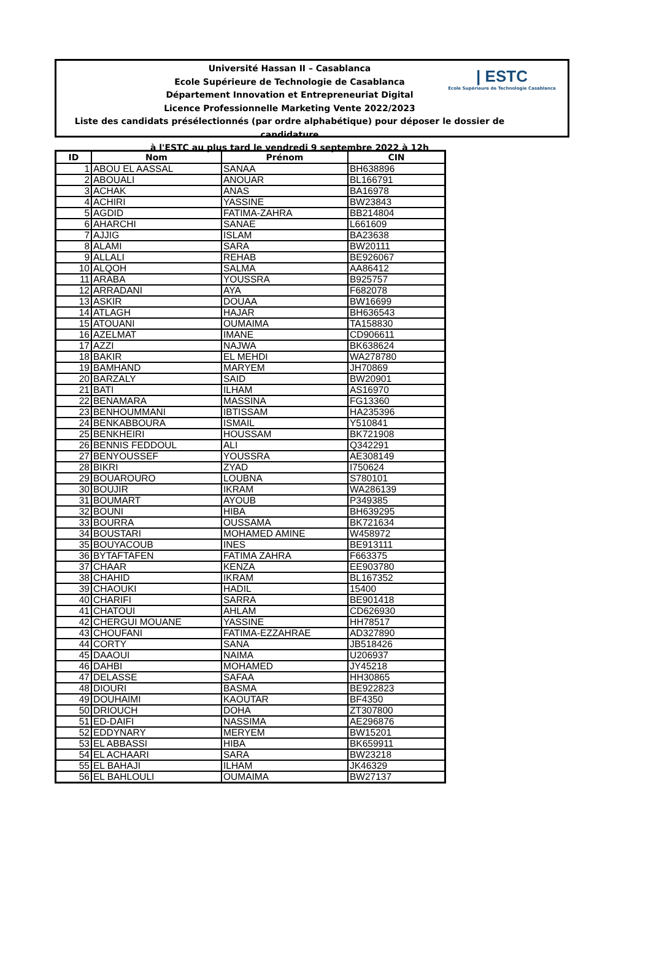Université Hassan II – Casablanca
Ecole Supérieure de Technologie de Casablanca
Département Innovation et Entrepreneuriat Digital
Licence Professionnelle Marketing Vente 2022/2023
Liste des candidats présélectionnés (par ordre alphabétique) pour déposer le dossier de candidature
à l'ESTC au plus tard le vendredi 9 septembre 2022 à 12h
| ESTC
Ecole Supérieure de Technologie Casablanca
| ID | Nom | Prénom | CIN |
| --- | --- | --- | --- |
| 1 | ABOU EL AASSAL | SANAA | BH638896 |
| 2 | ABOUALI | ANOUAR | BL166791 |
| 3 | ACHAK | ANAS | BA16978 |
| 4 | ACHIRI | YASSINE | BW23843 |
| 5 | AGDID | FATIMA-ZAHRA | BB214804 |
| 6 | AHARCHI | SANAE | L661609 |
| 7 | AJJIG | ISLAM | BA23638 |
| 8 | ALAMI | SARA | BW20111 |
| 9 | ALLALI | REHAB | BE926067 |
| 10 | ALQOH | SALMA | AA86412 |
| 11 | ARABA | YOUSSRA | B925757 |
| 12 | ARRADANI | AYA | F682078 |
| 13 | ASKIR | DOUAA | BW16699 |
| 14 | ATLAGH | HAJAR | BH636543 |
| 15 | ATOUANI | OUMAIMA | TA158830 |
| 16 | AZELMAT | IMANE | CD906611 |
| 17 | AZZI | NAJWA | BK638624 |
| 18 | BAKIR | EL MEHDI | WA278780 |
| 19 | BAMHAND | MARYEM | JH70869 |
| 20 | BARZALY | SAID | BW20901 |
| 21 | BATI | ILHAM | AS16970 |
| 22 | BENAMARA | MASSINA | FG13360 |
| 23 | BENHOUMMANI | IBTISSAM | HA235396 |
| 24 | BENKABBOURA | ISMAIL | Y510841 |
| 25 | BENKHEIRI | HOUSSAM | BK721908 |
| 26 | BENNIS FEDDOUL | ALI | Q342291 |
| 27 | BENYOUSSEF | YOUSSRA | AE308149 |
| 28 | BIKRI | ZYAD | I750624 |
| 29 | BOUAROURO | LOUBNA | S780101 |
| 30 | BOUJIR | IKRAM | WA286139 |
| 31 | BOUMART | AYOUB | P349385 |
| 32 | BOUNI | HIBA | BH639295 |
| 33 | BOURRA | OUSSAMA | BK721634 |
| 34 | BOUSTARI | MOHAMED AMINE | W458972 |
| 35 | BOUYACOUB | INES | BE913111 |
| 36 | BYTAFTAFEN | FATIMA ZAHRA | F663375 |
| 37 | CHAAR | KENZA | EE903780 |
| 38 | CHAHID | IKRAM | BL167352 |
| 39 | CHAOUKI | HADIL | 15400 |
| 40 | CHARIFI | SARRA | BE901418 |
| 41 | CHATOUI | AHLAM | CD626930 |
| 42 | CHERGUI MOUANE | YASSINE | HH78517 |
| 43 | CHOUFANI | FATIMA-EZZAHRAE | AD327890 |
| 44 | CORTY | SANA | JB518426 |
| 45 | DAAOUI | NAIMA | U206937 |
| 46 | DAHBI | MOHAMED | JY45218 |
| 47 | DELASSE | SAFAA | HH30865 |
| 48 | DIOURI | BASMA | BE922823 |
| 49 | DOUHAIMI | KAOUTAR | BF4350 |
| 50 | DRIOUCH | DOHA | ZT307800 |
| 51 | ED-DAIFI | NASSIMA | AE296876 |
| 52 | EDDYNARY | MERYEM | BW15201 |
| 53 | EL ABBASSI | HIBA | BK659911 |
| 54 | EL ACHAARI | SARA | BW23218 |
| 55 | EL BAHAJI | ILHAM | JK46329 |
| 56 | EL BAHLOULI | OUMAIMA | BW27137 |